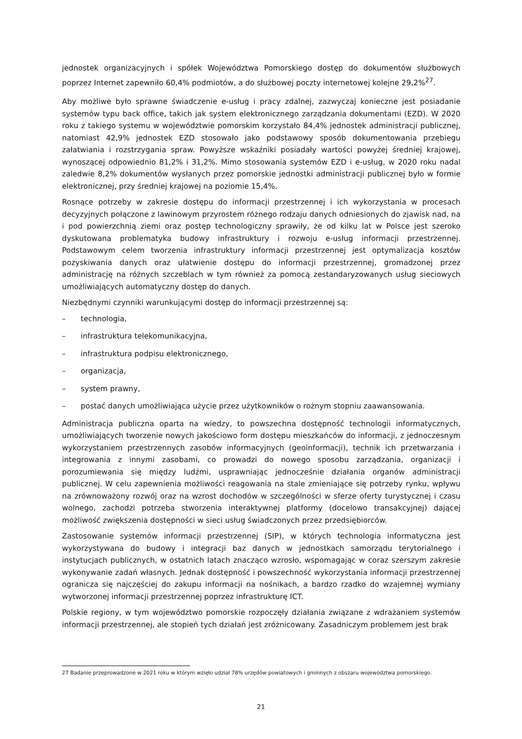jednostek organizacyjnych i spółek Województwa Pomorskiego dostęp do dokumentów służbowych poprzez Internet zapewniło 60,4% podmiotów, a do służbowej poczty internetowej kolejne 29,2%<sup>27</sup>.
Aby możliwe było sprawne świadczenie e-usług i pracy zdalnej, zazwyczaj konieczne jest posiadanie systemów typu back office, takich jak system elektronicznego zarządzania dokumentami (EZD). W 2020 roku z takiego systemu w województwie pomorskim korzystało 84,4% jednostek administracji publicznej, natomiast 42,9% jednostek EZD stosowało jako podstawowy sposób dokumentowania przebiegu załatwiania i rozstrzygania spraw. Powyższe wskaźniki posiadały wartości powyżej średniej krajowej, wynoszącej odpowiednio 81,2% i 31,2%. Mimo stosowania systemów EZD i e-usług, w 2020 roku nadal zaledwie 8,2% dokumentów wysłanych przez pomorskie jednostki administracji publicznej było w formie elektronicznej, przy średniej krajowej na poziomie 15,4%.
Rosnące potrzeby w zakresie dostępu do informacji przestrzennej i ich wykorzystania w procesach decyzyjnych połączone z lawinowym przyrostem różnego rodzaju danych odniesionych do zjawisk nad, na i pod powierzchnią ziemi oraz postęp technologiczny sprawiły, że od kilku lat w Polsce jest szeroko dyskutowana problematyka budowy infrastruktury i rozwoju e-usług informacji przestrzennej. Podstawowym celem tworzenia infrastruktury informacji przestrzennej jest optymalizacja kosztów pozyskiwania danych oraz ułatwienie dostępu do informacji przestrzennej, gromadzonej przez administrację na różnych szczeblach w tym również za pomocą zestandaryzowanych usług sieciowych umożliwiających automatyczny dostęp do danych.
Niezbędnymi czynniki warunkującymi dostęp do informacji przestrzennej są:
– technologia,
– infrastruktura telekomunikacyjna,
– infrastruktura podpisu elektronicznego,
– organizacja,
– system prawny,
– postać danych umożliwiająca użycie przez użytkowników o rożnym stopniu zaawansowania.
Administracja publiczna oparta na wiedzy, to powszechna dostępność technologii informatycznych, umożliwiających tworzenie nowych jakościowo form dostępu mieszkańców do informacji, z jednoczesnym wykorzystaniem przestrzennych zasobów informacyjnych (geoinformacji), technik ich przetwarzania i integrowania z innymi zasobami, co prowadzi do nowego sposobu zarządzania, organizacji i porozumiewania się między ludźmi, usprawniając jednocześnie działania organów administracji publicznej. W celu zapewnienia możliwości reagowania na stale zmieniające się potrzeby rynku, wpływu na zrównoważony rozwój oraz na wzrost dochodów w szczególności w sferze oferty turystycznej i czasu wolnego, zachodzi potrzeba stworzenia interaktywnej platformy (docelowo transakcyjnej) dającej możliwość zwiększenia dostępności w sieci usług świadczonych przez przedsiębiorców.
Zastosowanie systemów informacji przestrzennej (SIP), w których technologia informatyczna jest wykorzystywana do budowy i integracji baz danych w jednostkach samorządu terytorialnego i instytucjach publicznych, w ostatnich latach znacząco wzrosło, wspomagając w coraz szerszym zakresie wykonywanie zadań własnych. Jednak dostępność i powszechność wykorzystania informacji przestrzennej ogranicza się najczęściej do zakupu informacji na nośnikach, a bardzo rzadko do wzajemnej wymiany wytworzonej informacji przestrzennej poprzez infrastrukturę ICT.
Polskie regiony, w tym województwo pomorskie rozpoczęły działania związane z wdrażaniem systemów informacji przestrzennej, ale stopień tych działań jest zróżnicowany. Zasadniczym problemem jest brak
27 Badanie przeprowadzone w 2021 roku w którym wzięło udział 78% urzędów powiatowych i gminnych z obszaru województwa pomorskiego.
21